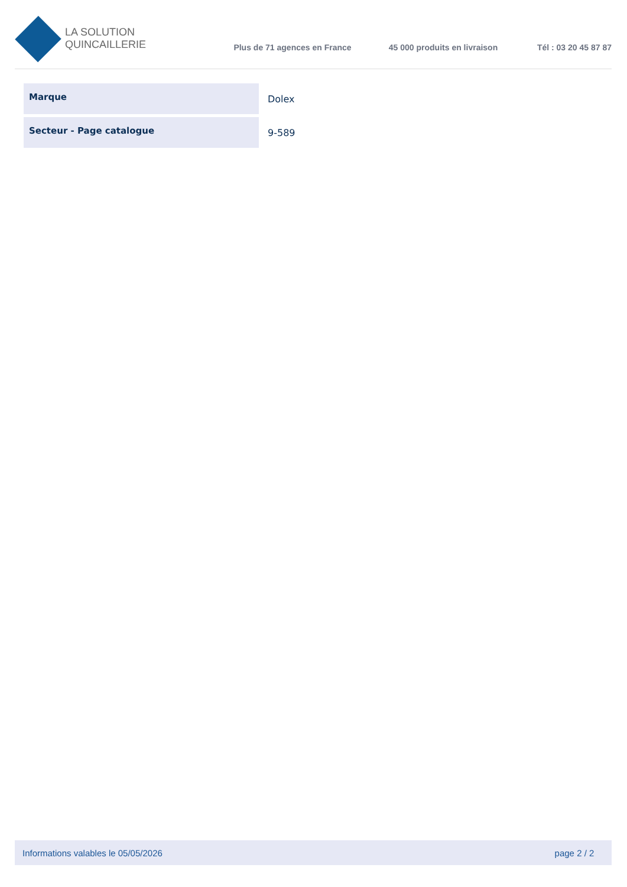LA SOLUTION QUINCAILLERIE
Plus de 71 agences en France 45 000 produits en livraison Tél : 03 20 45 87 87
| Marque | Dolex |
| Secteur - Page catalogue | 9-589 |
Informations valables le 05/05/2026 page 2 / 2